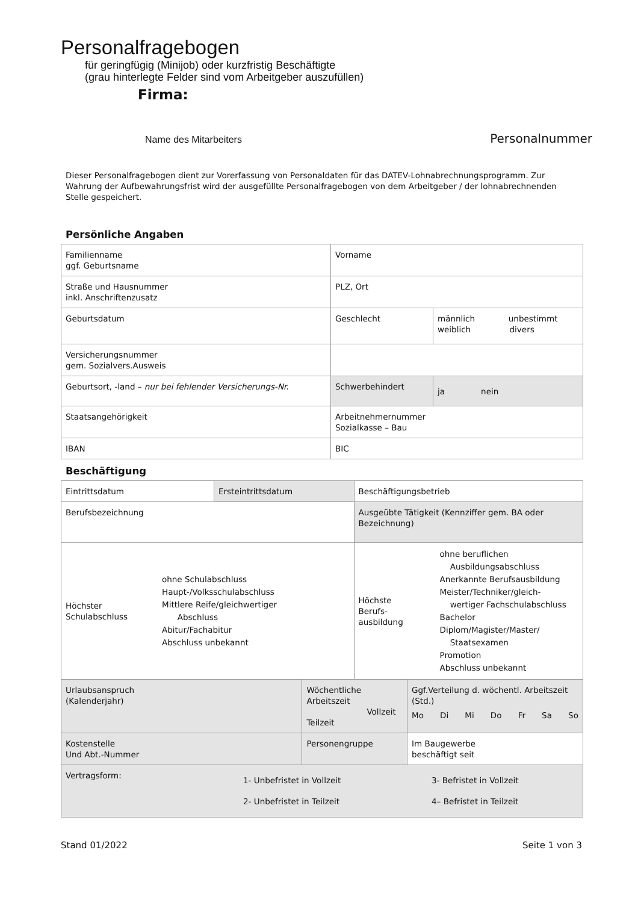Personalfragebogen
für geringfügig (Minijob) oder kurzfristig Beschäftigte
(grau hinterlegte Felder sind vom Arbeitgeber auszufüllen)
Firma:
Name des Mitarbeiters Personalnummer
Dieser Personalfragebogen dient zur Vorerfassung von Personaldaten für das DATEV-Lohnabrechnungsprogramm. Zur Wahrung der Aufbewahrungsfrist wird der ausgefüllte Personalfragebogen von dem Arbeitgeber / der lohnabrechnenden Stelle gespeichert.
Persönliche Angaben
| Familienname ggf. Geburtsname | Vorname | |
| Straße und Hausnummer inkl. Anschriftenzusatz | PLZ, Ort | |
| Geburtsdatum | Geschlecht | männlich unbestimmt weiblich divers |
| Versicherungsnummer gem. Sozialvers.Ausweis | | |
| Geburtsort, -land – nur bei fehlender Versicherungs-Nr. | Schwerbehindert | ja nein |
| Staatsangehörigkeit | Arbeitnehmernummer Sozialkasse – Bau | |
| IBAN | BIC | |
Beschäftigung
| Eintrittsdatum | Ersteintrittsdatum | | Beschäftigungsbetrieb | |
| Berufsbezeichnung | | | Ausgeübte Tätigkeit (Kennziffer gem. BA oder Bezeichnung) | |
| Höchster Schulabschluss ohne Schulabschluss Haupt-/Volksschulabschluss Mittlere Reife/gleichwertiger Abschluss Abitur/Fachabitur Abschluss unbekannt | | | Höchste Berufs- ausbildung ohne beruflichen Ausbildungsabschluss Anerkannte Berufsausbildung Meister/Techniker/gleich- wertiger Fachschulabschluss Bachelor Diplom/Magister/Master/ Staatsexamen Promotion Abschluss unbekannt | |
| Urlaubsanspruch (Kalenderjahr) | | Wöchentliche Arbeitszeit Vollzeit Teilzeit | | Ggf.Verteilung d. wöchentl. Arbeitszeit (Std.) Mo Di Mi Do Fr Sa So |
| Kostenstelle Und Abt.-Nummer | | Personengruppe | | Im Baugewerbe beschäftigt seit |
| Vertragsform: 1- Unbefristet in Vollzeit 2- Unbefristet in Teilzeit 3- Befristet in Vollzeit 4– Befristet in Teilzeit | | | | |
Stand 01/2022 Seite 1 von 3